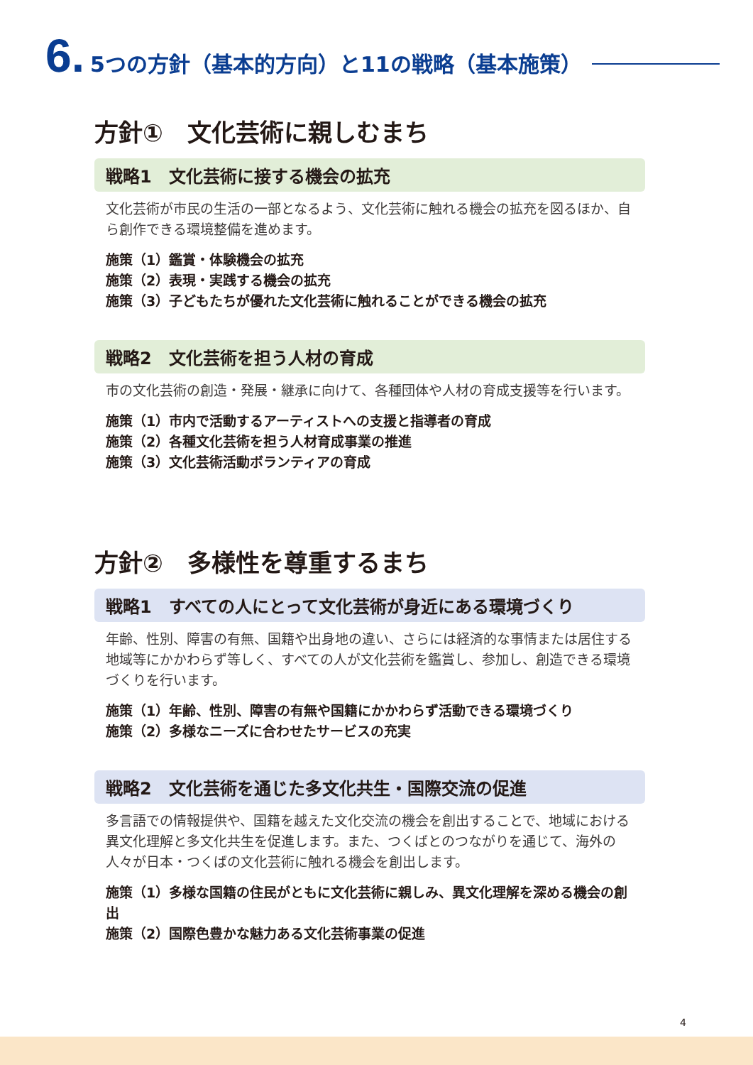6. 5つの方針（基本的方向）と11の戦略（基本施策）
方針①　文化芸術に親しむまち
戦略1　文化芸術に接する機会の拡充
文化芸術が市民の生活の一部となるよう、文化芸術に触れる機会の拡充を図るほか、自ら創作できる環境整備を進めます。
施策（1）鑑賞・体験機会の拡充
施策（2）表現・実践する機会の拡充
施策（3）子どもたちが優れた文化芸術に触れることができる機会の拡充
戦略2　文化芸術を担う人材の育成
市の文化芸術の創造・発展・継承に向けて、各種団体や人材の育成支援等を行います。
施策（1）市内で活動するアーティストへの支援と指導者の育成
施策（2）各種文化芸術を担う人材育成事業の推進
施策（3）文化芸術活動ボランティアの育成
方針②　多様性を尊重するまち
戦略1　すべての人にとって文化芸術が身近にある環境づくり
年齢、性別、障害の有無、国籍や出身地の違い、さらには経済的な事情または居住する地域等にかかわらず等しく、すべての人が文化芸術を鑑賞し、参加し、創造できる環境づくりを行います。
施策（1）年齢、性別、障害の有無や国籍にかかわらず活動できる環境づくり
施策（2）多様なニーズに合わせたサービスの充実
戦略2　文化芸術を通じた多文化共生・国際交流の促進
多言語での情報提供や、国籍を越えた文化交流の機会を創出することで、地域における異文化理解と多文化共生を促進します。また、つくばとのつながりを通じて、海外の人々が日本・つくばの文化芸術に触れる機会を創出します。
施策（1）多様な国籍の住民がともに文化芸術に親しみ、異文化理解を深める機会の創出
施策（2）国際色豊かな魅力ある文化芸術事業の促進
4